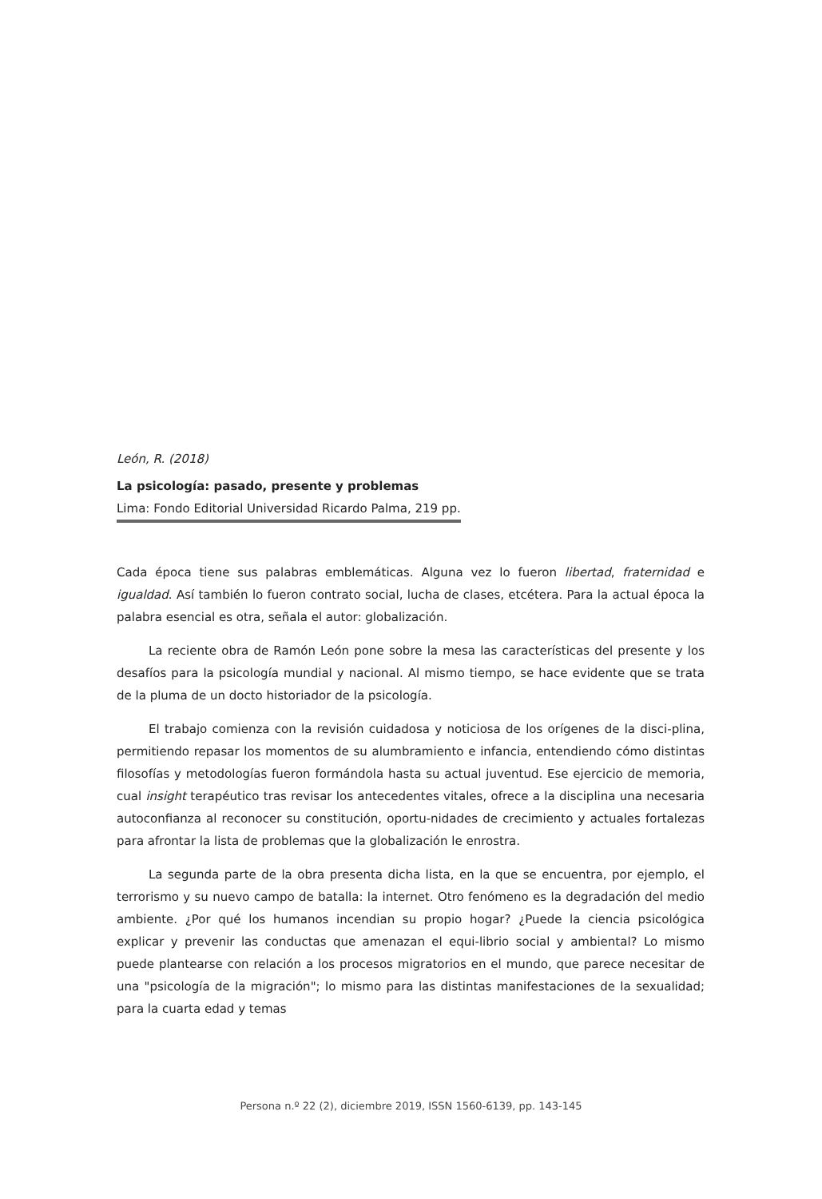León, R. (2018)
La psicología: pasado, presente y problemas
Lima: Fondo Editorial Universidad Ricardo Palma, 219 pp.
Cada época tiene sus palabras emblemáticas. Alguna vez lo fueron libertad, fraternidad e igualdad. Así también lo fueron contrato social, lucha de clases, etcétera. Para la actual época la palabra esencial es otra, señala el autor: globalización.
La reciente obra de Ramón León pone sobre la mesa las características del presente y los desafíos para la psicología mundial y nacional. Al mismo tiempo, se hace evidente que se trata de la pluma de un docto historiador de la psicología.
El trabajo comienza con la revisión cuidadosa y noticiosa de los orígenes de la disci-plina, permitiendo repasar los momentos de su alumbramiento e infancia, entendiendo cómo distintas filosofías y metodologías fueron formándola hasta su actual juventud. Ese ejercicio de memoria, cual insight terapéutico tras revisar los antecedentes vitales, ofrece a la disciplina una necesaria autoconfianza al reconocer su constitución, oportu-nidades de crecimiento y actuales fortalezas para afrontar la lista de problemas que la globalización le enrostra.
La segunda parte de la obra presenta dicha lista, en la que se encuentra, por ejemplo, el terrorismo y su nuevo campo de batalla: la internet. Otro fenómeno es la degradación del medio ambiente. ¿Por qué los humanos incendian su propio hogar? ¿Puede la ciencia psicológica explicar y prevenir las conductas que amenazan el equi-librio social y ambiental? Lo mismo puede plantearse con relación a los procesos migratorios en el mundo, que parece necesitar de una "psicología de la migración"; lo mismo para las distintas manifestaciones de la sexualidad; para la cuarta edad y temas
Persona n.º 22 (2), diciembre 2019, ISSN 1560-6139, pp. 143-145